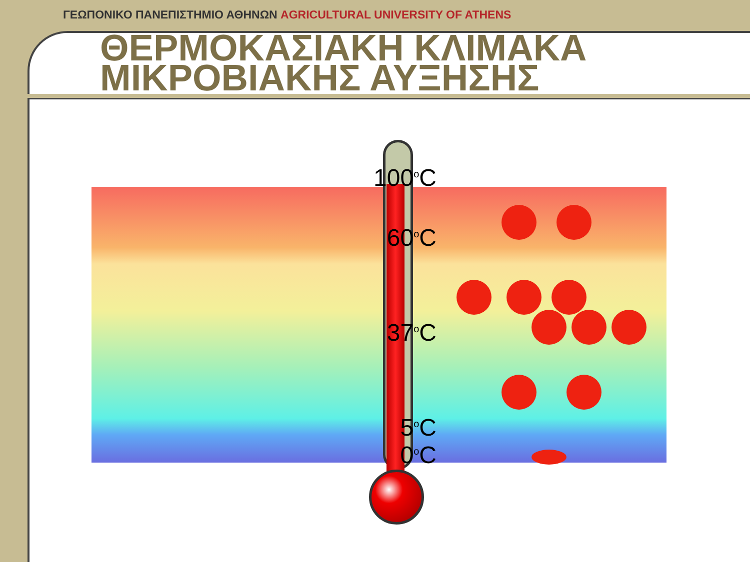ΓΕΩΠΟΝΙΚΟ ΠΑΝΕΠΙΣΤΗΜΙΟ ΑΘΗΝΩΝ AGRICULTURAL UNIVERSITY OF ATHENS
ΘΕΡΜΟΚΑΣΙΑΚΗ ΚΛΙΜΑΚΑ
ΜΙΚΡΟΒΙΑΚΗΣ ΑΥΞΗΣΗΣ
100<sup>o</sup>C
60<sup>o</sup>C
37<sup>o</sup>C
5<sup>o</sup>C
0<sup>o</sup>C